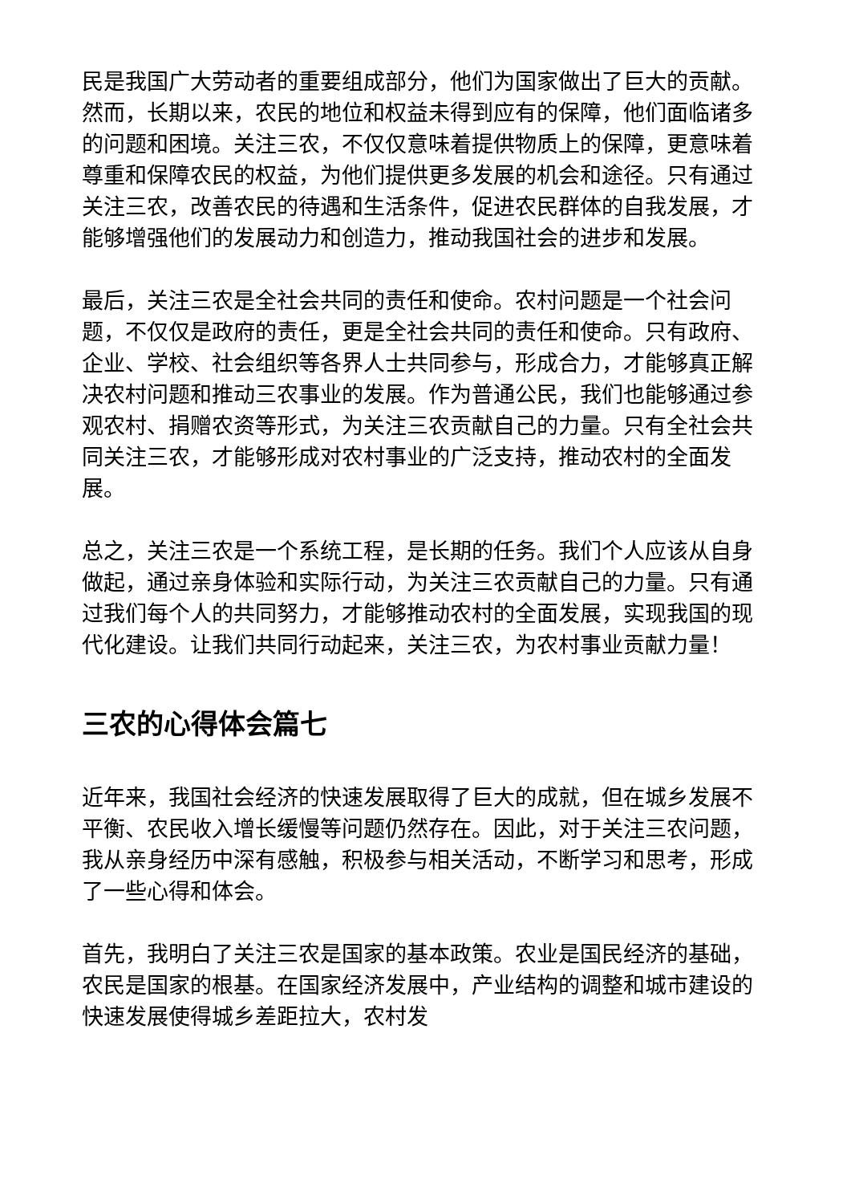民是我国广大劳动者的重要组成部分，他们为国家做出了巨大的贡献。然而，长期以来，农民的地位和权益未得到应有的保障，他们面临诸多的问题和困境。关注三农，不仅仅意味着提供物质上的保障，更意味着尊重和保障农民的权益，为他们提供更多发展的机会和途径。只有通过关注三农，改善农民的待遇和生活条件，促进农民群体的自我发展，才能够增强他们的发展动力和创造力，推动我国社会的进步和发展。
最后，关注三农是全社会共同的责任和使命。农村问题是一个社会问题，不仅仅是政府的责任，更是全社会共同的责任和使命。只有政府、企业、学校、社会组织等各界人士共同参与，形成合力，才能够真正解决农村问题和推动三农事业的发展。作为普通公民，我们也能够通过参观农村、捐赠农资等形式，为关注三农贡献自己的力量。只有全社会共同关注三农，才能够形成对农村事业的广泛支持，推动农村的全面发展。
总之，关注三农是一个系统工程，是长期的任务。我们个人应该从自身做起，通过亲身体验和实际行动，为关注三农贡献自己的力量。只有通过我们每个人的共同努力，才能够推动农村的全面发展，实现我国的现代化建设。让我们共同行动起来，关注三农，为农村事业贡献力量！
三农的心得体会篇七
近年来，我国社会经济的快速发展取得了巨大的成就，但在城乡发展不平衡、农民收入增长缓慢等问题仍然存在。因此，对于关注三农问题，我从亲身经历中深有感触，积极参与相关活动，不断学习和思考，形成了一些心得和体会。
首先，我明白了关注三农是国家的基本政策。农业是国民经济的基础，农民是国家的根基。在国家经济发展中，产业结构的调整和城市建设的快速发展使得城乡差距拉大，农村发